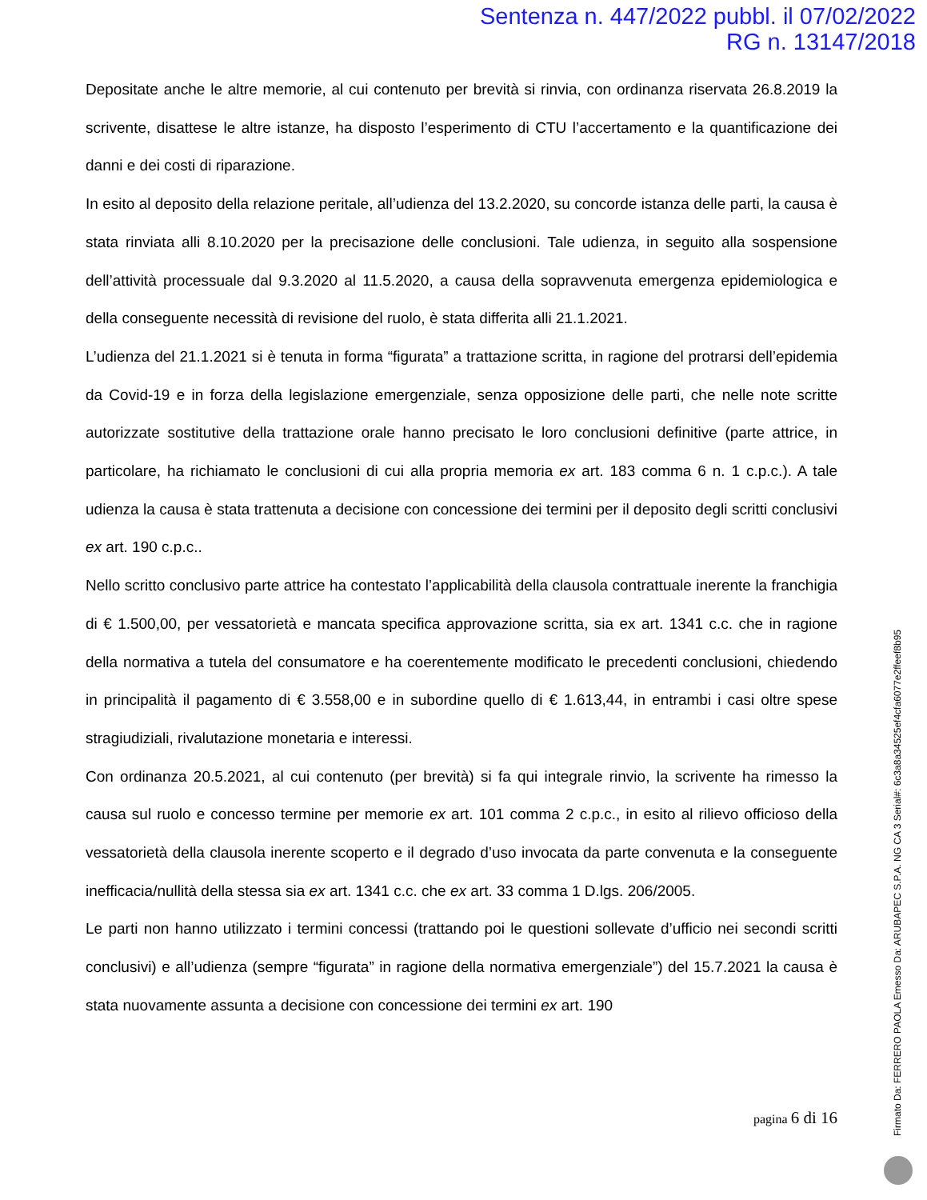Sentenza n. 447/2022 pubbl. il 07/02/2022
RG n. 13147/2018
Depositate anche le altre memorie, al cui contenuto per brevità si rinvia, con ordinanza riservata 26.8.2019 la scrivente, disattese le altre istanze, ha disposto l’esperimento di CTU l’accertamento e la quantificazione dei danni e dei costi di riparazione.
In esito al deposito della relazione peritale, all’udienza del 13.2.2020, su concorde istanza delle parti, la causa è stata rinviata alli 8.10.2020 per la precisazione delle conclusioni. Tale udienza, in seguito alla sospensione dell’attività processuale dal 9.3.2020 al 11.5.2020, a causa della sopravvenuta emergenza epidemiologica e della conseguente necessità di revisione del ruolo, è stata differita alli 21.1.2021.
L’udienza del 21.1.2021 si è tenuta in forma “figurata” a trattazione scritta, in ragione del protrarsi dell’epidemia da Covid-19 e in forza della legislazione emergenziale, senza opposizione delle parti, che nelle note scritte autorizzate sostitutive della trattazione orale hanno precisato le loro conclusioni definitive (parte attrice, in particolare, ha richiamato le conclusioni di cui alla propria memoria ex art. 183 comma 6 n. 1 c.p.c.). A tale udienza la causa è stata trattenuta a decisione con concessione dei termini per il deposito degli scritti conclusivi ex art. 190 c.p.c..
Nello scritto conclusivo parte attrice ha contestato l’applicabilità della clausola contrattuale inerente la franchigia di € 1.500,00, per vessatorietà e mancata specifica approvazione scritta, sia ex art. 1341 c.c. che in ragione della normativa a tutela del consumatore e ha coerentemente modificato le precedenti conclusioni, chiedendo in principalità il pagamento di € 3.558,00 e in subordine quello di € 1.613,44, in entrambi i casi oltre spese stragiudiziali, rivalutazione monetaria e interessi.
Con ordinanza 20.5.2021, al cui contenuto (per brevità) si fa qui integrale rinvio, la scrivente ha rimesso la causa sul ruolo e concesso termine per memorie ex art. 101 comma 2 c.p.c., in esito al rilievo officioso della vessatorietà della clausola inerente scoperto e il degrado d’uso invocata da parte convenuta e la conseguente inefficacia/nullità della stessa sia ex art. 1341 c.c. che ex art. 33 comma 1 D.lgs. 206/2005.
Le parti non hanno utilizzato i termini concessi (trattando poi le questioni sollevate d’ufficio nei secondi scritti conclusivi) e all’udienza (sempre “figurata” in ragione della normativa emergenziale”) del 15.7.2021 la causa è stata nuovamente assunta a decisione con concessione dei termini ex art. 190
pagina 6 di 16
Firmato Da: FERRERO PAOLA Emesso Da: ARUBAPEC S.P.A. NG CA 3 Serial#: 6c3a8a34525ef4cfa6077e2ffeef8b95